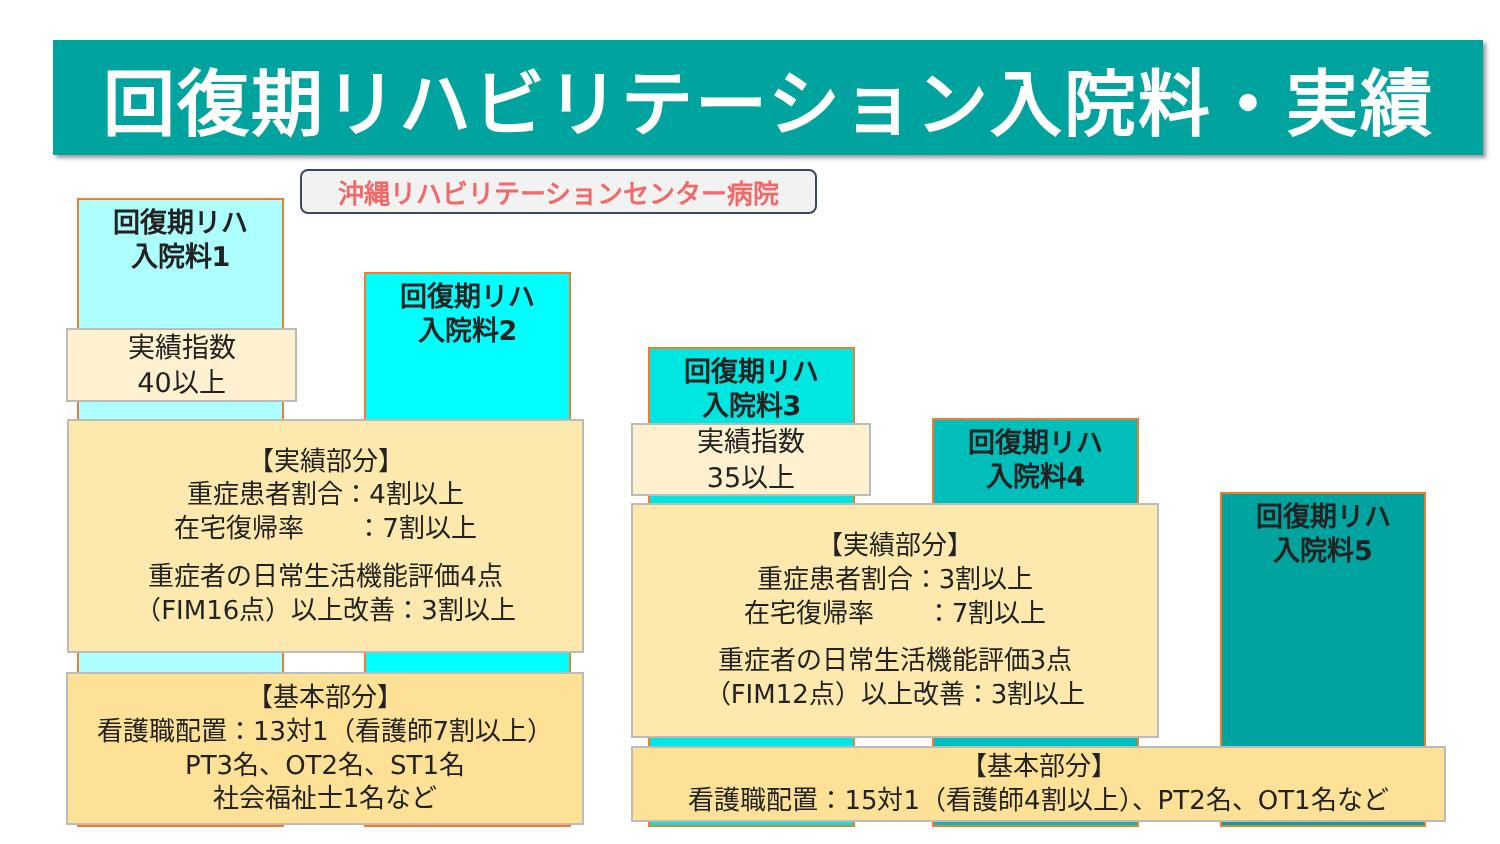回復期リハビリテーション入院料・実績
沖縄リハビリテーションセンター病院
回復期リハ
入院料1
実績指数
40以上
回復期リハ
入院料2
【実績部分】
重症患者割合：4割以上
在宅復帰率　　：7割以上
重症者の日常生活機能評価4点
（FIM16点）以上改善：3割以上
【基本部分】
看護職配置：13対1（看護師7割以上）
PT3名、OT2名、ST1名
社会福祉士1名など
回復期リハ
入院料3
実績指数
35以上
回復期リハ
入院料4
回復期リハ
入院料5
【実績部分】
重症患者割合：3割以上
在宅復帰率　　：7割以上
重症者の日常生活機能評価3点
（FIM12点）以上改善：3割以上
【基本部分】
看護職配置：15対1（看護師4割以上）、PT2名、OT1名など